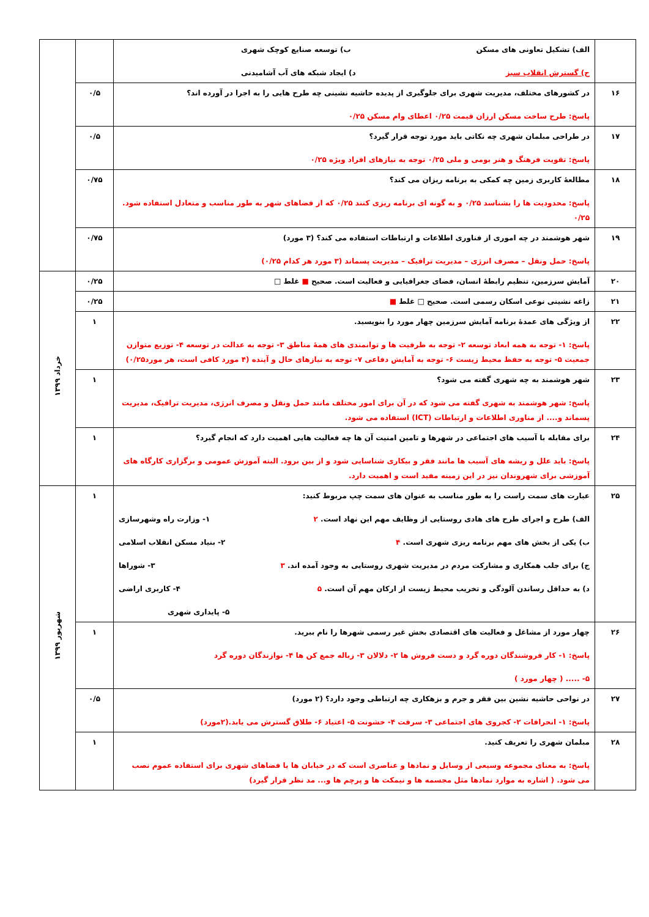| | الف) تشکیل تعاونی های مسکن ب) توسعه صنایع کوچک شهری ج) گسترش انقلاب سبز د) ایجاد شبکه های آب آشامیدنی | | |
| ۱۶ | در کشورهای مختلف، مدیریت شهری برای جلوگیری از پدیده حاشیه نشینی چه طرح هایی را به اجرا در آورده اند؟ پاسخ: طرح ساخت مسکن ارزان قیمت ۰/۲۵ اعطای وام مسکن ۰/۲۵ | ۰/۵ | |
| ۱۷ | در طراحی مبلمان شهری چه نکاتی باید مورد توجه قرار گیرد؟ پاسخ: تقویت فرهنگ و هنر بومی و ملی ۰/۲۵ توجه به نیازهای افراد ویژه ۰/۲۵ | ۰/۵ | |
| ۱۸ | مطالعهٔ کاربری زمین چه کمکی به برنامه ریزان می کند؟ پاسخ: محدودیت ها را بشناسد ۰/۲۵ و به گونه ای برنامه ریزی کنند ۰/۲۵ که از فضاهای شهر به طور مناسب و متعادل استفاده شود. ۰/۲۵ | ۰/۷۵ | |
| ۱۹ | شهر هوشمند در چه اموری از فناوری اطلاعات و ارتباطات استفاده می کند؟ (۳ مورد) پاسخ: حمل ونقل – مصرف انرژی – مدیریت ترافیک – مدیریت پسماند (۳ مورد هر کدام ۰/۲۵) | ۰/۷۵ | |
| ۲۰ | آمایش سرزمین، تنظیم رابطهٔ انسان، فضای جغرافیایی و فعالیت است. صحیح ■ غلط □ | ۰/۲۵ | خرداد ۱۳۹۹ |
| ۲۱ | زاغه نشینی نوعی اسکان رسمی است. صحیح □ غلط ■ | ۰/۲۵ | |
| ۲۲ | از ویژگی های عمدهٔ برنامه آمایش سرزمین چهار مورد را بنویسید. پاسخ: ۱- توجه به همه ابعاد توسعه ۲- توجه به ظرفیت ها و توانمندی های همهٔ مناطق ۳- توجه به عدالت در توسعه ۴- توزیع متوازن جمعیت ۵- توجه به حفظ محیط زیست ۶- توجه به آمایش دفاعی ۷- توجه به نیازهای حال و آینده (۴ مورد کافی است، هر مورد۰/۲۵) | ۱ | |
| ۲۳ | شهر هوشمند به چه شهری گفته می شود؟ پاسخ: شهر هوشمند به شهری گفته می شود که در آن برای امور مختلف مانند حمل ونقل و مصرف انرژی، مدیریت ترافیک، مدیریت پسماند و.... از مناوری اطلاعات و ارتباطات (ICT) استفاده می شود. | ۱ | |
| ۲۴ | برای مقابله با آسیب های اجتماعی در شهرها و تامین امنیت آن ها چه فعالیت هایی اهمیت دارد که انجام گیرد؟ پاسخ: باید علل و ریشه های آسیب ها مانند فقر و بیکاری شناسایی شود و از بین برود. البته آموزش عمومی و برگزاری کارگاه های آموزشی برای شهروندان نیز در این زمینه مفید است و اهمیت دارد. | ۱ | |
| ۲۵ | عبارت های سمت راست را به طور مناسب به عنوان های سمت چپ مربوط کنید: الف) طرح و اجرای طرح های هادی روستایی از وظایف مهم این نهاد است. ۲ ۱- وزارت راه وشهرسازی ب) یکی از بخش های مهم برنامه ریزی شهری است. ۴ ۲- بنیاد مسکن انقلاب اسلامی ج) برای جلب همکاری و مشارکت مردم در مدیریت شهری روستایی به وجود آمده اند. ۳ ۳- شوراها د) به حداقل رساندن آلودگی و تخریب محیط زیست از ارکان مهم آن است. ۵ ۴- کاربری اراضی ۵- پایداری شهری | ۱ | شهریور ۱۳۹۹ |
| ۲۶ | چهار مورد از مشاغل و فعالیت های اقتصادی بخش غیر رسمی شهرها را نام ببرید. پاسخ: ۱- کار فروشندگان دوره گرد و دست فروش ها ۲- دلالان ۳- زباله جمع کن ها ۴- نوازندگان دوره گرد ۵- ..... ( چهار مورد ) | ۱ | |
| ۲۷ | در نواحی حاشیه نشین بین فقر و جرم و بزهکاری چه ارتباطی وجود دارد؟ (۲ مورد) پاسخ: ۱- انحرافات ۲- کجروی های اجتماعی ۳- سرقت ۴- خشونت ۵- اعتیاد ۶- طلاق گسترش می یابد.(۲مورد) | ۰/۵ | |
| ۲۸ | مبلمان شهری را تعریف کنید. پاسخ: به معنای مجموعه وسیعی از وسایل و نمادها و عناصری است که در خیابان ها یا فضاهای شهری برای استفاده عموم نصب می شود. ( اشاره به موارد نمادها مثل مجسمه ها و نیمکت ها و پرچم ها و... مد نظر قرار گیرد) | ۱ | |